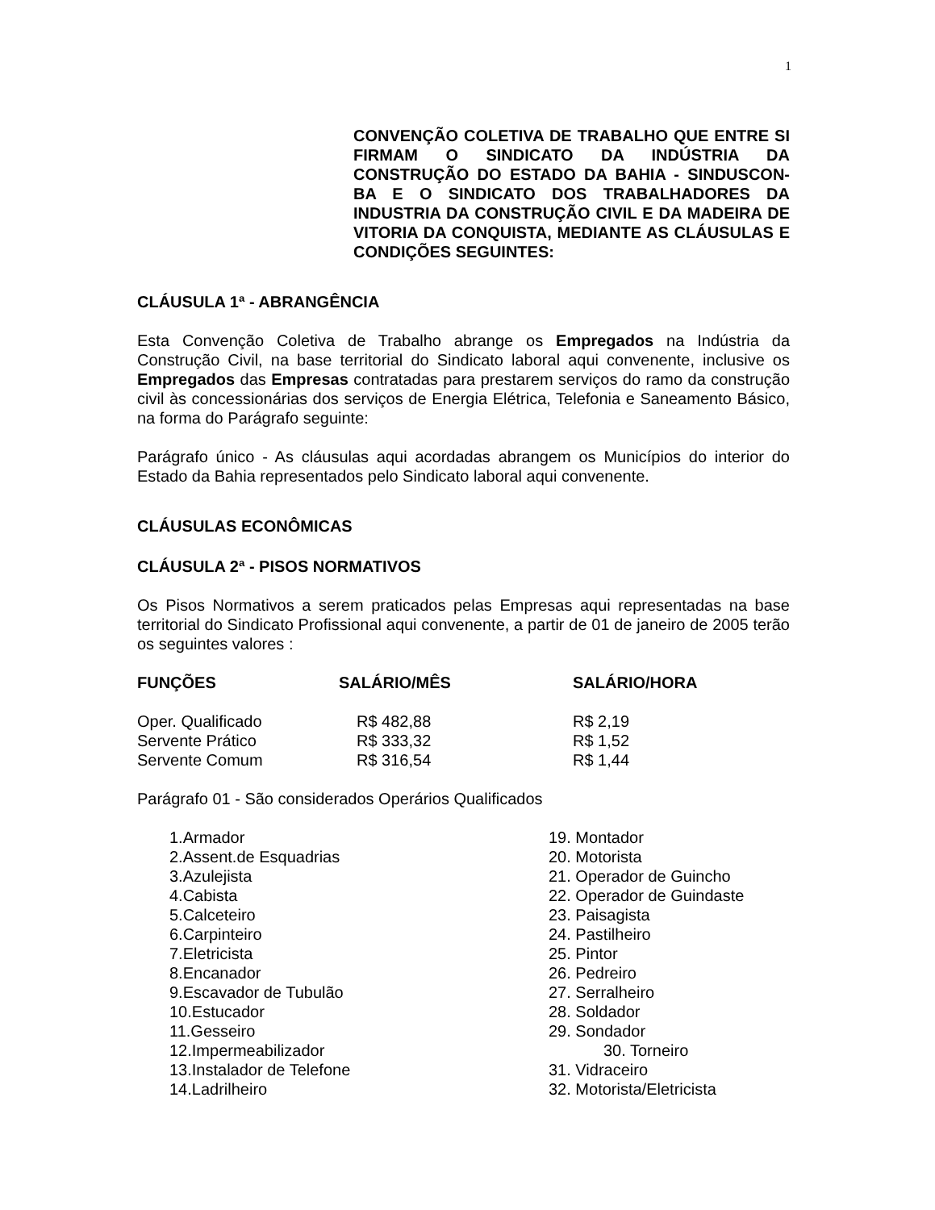1
CONVENÇÃO COLETIVA DE TRABALHO QUE ENTRE SI FIRMAM O SINDICATO DA INDÚSTRIA DA CONSTRUÇÃO DO ESTADO DA BAHIA - SINDUSCON-BA E O SINDICATO DOS TRABALHADORES DA INDUSTRIA DA CONSTRUÇÃO CIVIL E DA MADEIRA DE VITORIA DA CONQUISTA, MEDIANTE AS CLÁUSULAS E CONDIÇÕES SEGUINTES:
CLÁUSULA 1ª - ABRANGÊNCIA
Esta Convenção Coletiva de Trabalho abrange os Empregados na Indústria da Construção Civil, na base territorial do Sindicato laboral aqui convenente, inclusive os Empregados das Empresas contratadas para prestarem serviços do ramo da construção civil às concessionárias dos serviços de Energia Elétrica, Telefonia e Saneamento Básico, na forma do Parágrafo seguinte:
Parágrafo único - As cláusulas aqui acordadas abrangem os Municípios do interior do Estado da Bahia representados pelo Sindicato laboral aqui convenente.
CLÁUSULAS ECONÔMICAS
CLÁUSULA 2ª - PISOS NORMATIVOS
Os Pisos Normativos a serem praticados pelas Empresas aqui representadas na base territorial do Sindicato Profissional aqui convenente, a partir de 01 de janeiro de 2005 terão os seguintes valores :
| FUNÇÕES | SALÁRIO/MÊS | SALÁRIO/HORA |
| --- | --- | --- |
| Oper. Qualificado | R$ 482,88 | R$ 2,19 |
| Servente Prático | R$ 333,32 | R$ 1,52 |
| Servente Comum | R$ 316,54 | R$ 1,44 |
Parágrafo 01 - São considerados Operários Qualificados
1.Armador
2.Assent.de Esquadrias
3.Azulejista
4.Cabista
5.Calceteiro
6.Carpinteiro
7.Eletricista
8.Encanador
9.Escavador de Tubulão
10.Estucador
11.Gesseiro
12.Impermeabilizador
13.Instalador de Telefone
14.Ladrilheiro
19. Montador
20. Motorista
21. Operador de Guincho
22. Operador de Guindaste
23. Paisagista
24. Pastilheiro
25. Pintor
26. Pedreiro
27. Serralheiro
28. Soldador
29. Sondador
30. Torneiro
31. Vidraceiro
32. Motorista/Eletricista